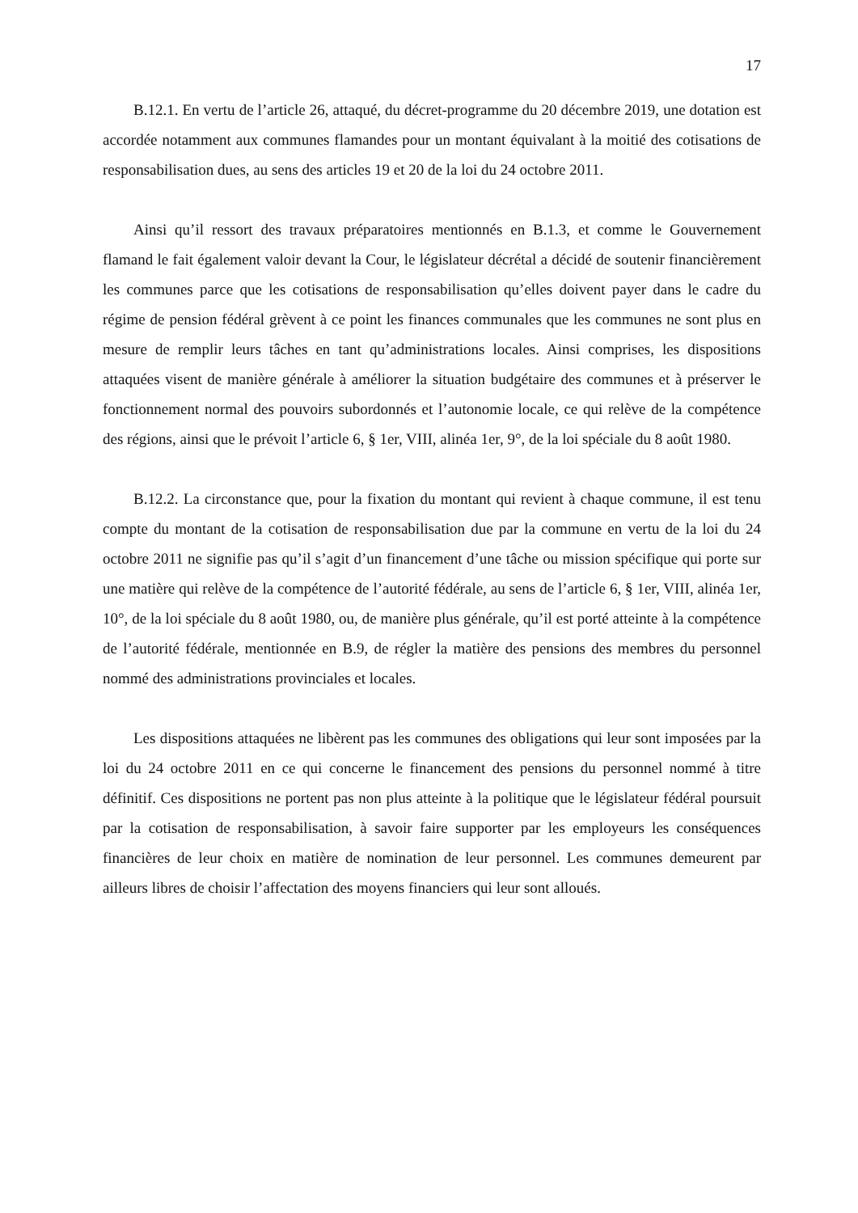17
B.12.1. En vertu de l’article 26, attaqué, du décret-programme du 20 décembre 2019, une dotation est accordée notamment aux communes flamandes pour un montant équivalant à la moitié des cotisations de responsabilisation dues, au sens des articles 19 et 20 de la loi du 24 octobre 2011.
Ainsi qu’il ressort des travaux préparatoires mentionnés en B.1.3, et comme le Gouvernement flamand le fait également valoir devant la Cour, le législateur décrétal a décidé de soutenir financièrement les communes parce que les cotisations de responsabilisation qu’elles doivent payer dans le cadre du régime de pension fédéral grèvent à ce point les finances communales que les communes ne sont plus en mesure de remplir leurs tâches en tant qu’administrations locales. Ainsi comprises, les dispositions attaquées visent de manière générale à améliorer la situation budgétaire des communes et à préserver le fonctionnement normal des pouvoirs subordonnés et l’autonomie locale, ce qui relève de la compétence des régions, ainsi que le prévoit l’article 6, § 1er, VIII, alinéa 1er, 9°, de la loi spéciale du 8 août 1980.
B.12.2. La circonstance que, pour la fixation du montant qui revient à chaque commune, il est tenu compte du montant de la cotisation de responsabilisation due par la commune en vertu de la loi du 24 octobre 2011 ne signifie pas qu’il s’agit d’un financement d’une tâche ou mission spécifique qui porte sur une matière qui relève de la compétence de l’autorité fédérale, au sens de l’article 6, § 1er, VIII, alinéa 1er, 10°, de la loi spéciale du 8 août 1980, ou, de manière plus générale, qu’il est porté atteinte à la compétence de l’autorité fédérale, mentionnée en B.9, de régler la matière des pensions des membres du personnel nommé des administrations provinciales et locales.
Les dispositions attaquées ne libèrent pas les communes des obligations qui leur sont imposées par la loi du 24 octobre 2011 en ce qui concerne le financement des pensions du personnel nommé à titre définitif. Ces dispositions ne portent pas non plus atteinte à la politique que le législateur fédéral poursuit par la cotisation de responsabilisation, à savoir faire supporter par les employeurs les conséquences financières de leur choix en matière de nomination de leur personnel. Les communes demeurent par ailleurs libres de choisir l’affectation des moyens financiers qui leur sont alloués.